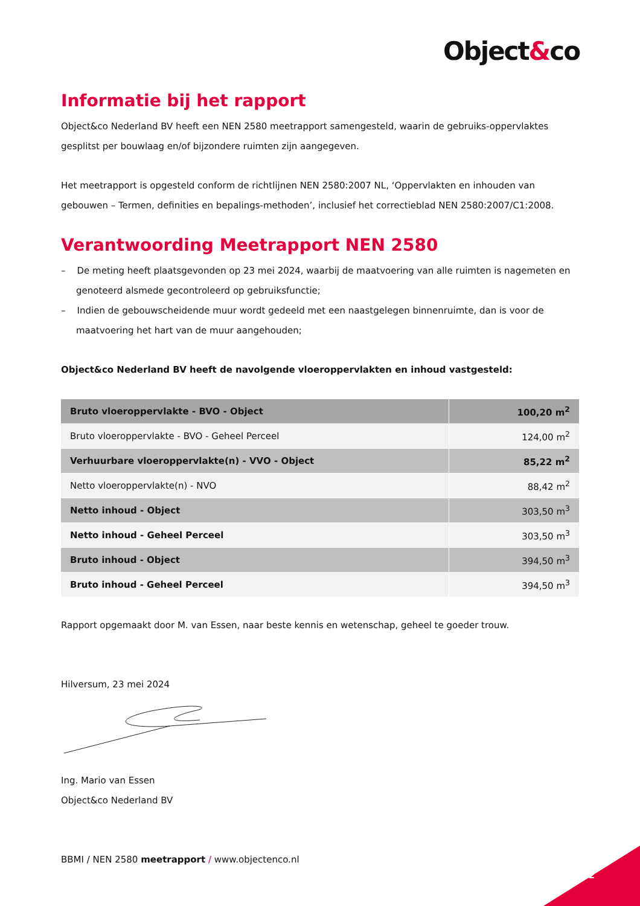Object&co
Informatie bij het rapport
Object&co Nederland BV heeft een NEN 2580 meetrapport samengesteld, waarin de gebruiks-oppervlaktes gesplitst per bouwlaag en/of bijzondere ruimten zijn aangegeven.
Het meetrapport is opgesteld conform de richtlijnen NEN 2580:2007 NL, ‘Oppervlakten en inhouden van gebouwen – Termen, definities en bepalings-methoden’, inclusief het correctieblad NEN 2580:2007/C1:2008.
Verantwoording Meetrapport NEN 2580
– De meting heeft plaatsgevonden op 23 mei 2024, waarbij de maatvoering van alle ruimten is nagemeten en genoteerd alsmede gecontroleerd op gebruiksfunctie;
– Indien de gebouwscheidende muur wordt gedeeld met een naastgelegen binnenruimte, dan is voor de maatvoering het hart van de muur aangehouden;
Object&co Nederland BV heeft de navolgende vloeroppervlakten en inhoud vastgesteld:
| Bruto vloeroppervlakte - BVO - Object | 100,20 m<sup>2</sup> |
| Bruto vloeroppervlakte - BVO - Geheel Perceel | 124,00 m<sup>2</sup> |
| Verhuurbare vloeroppervlakte(n) - VVO - Object | 85,22 m<sup>2</sup> |
| Netto vloeroppervlakte(n) - NVO | 88,42 m<sup>2</sup> |
| Netto inhoud - Object | 303,50 m<sup>3</sup> |
| Netto inhoud - Geheel Perceel | 303,50 m<sup>3</sup> |
| Bruto inhoud - Object | 394,50 m<sup>3</sup> |
| Bruto inhoud - Geheel Perceel | 394,50 m<sup>3</sup> |
Rapport opgemaakt door M. van Essen, naar beste kennis en wetenschap, geheel te goeder trouw.
Hilversum, 23 mei 2024
Ing. Mario van Essen
Object&co Nederland BV
BBMI / NEN 2580 meetrapport / www.objectenco.nl
2